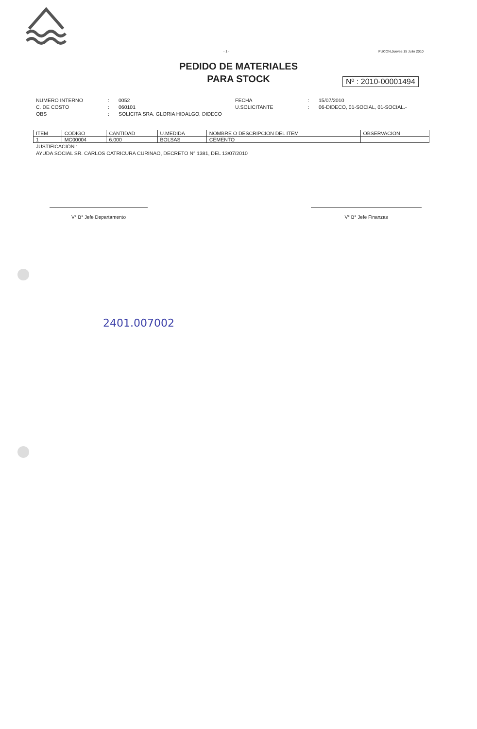- 1 - PUCON,Jueves 15 Julio 2010
PEDIDO DE MATERIALES
PARA STOCK
Nº : 2010-00001494
NUMERO INTERNO: 0052 FECHA: 15/07/2010 C. DE COSTO: 060101 U.SOLICITANTE: 06-DIDECO, 01-SOCIAL, 01-SOCIAL.- OBS: SOLICITA SRA. GLORIA HIDALGO, DIDECO
| ITEM | CODIGO | CANTIDAD | U.MEDIDA | NOMBRE O DESCRIPCION DEL ITEM | OBSERVACION |
| --- | --- | --- | --- | --- | --- |
| 1 | MC00004 | 6.000 | BOLSAS | CEMENTO | |
JUSTIFICACIÓN :
AYUDA SOCIAL SR. CARLOS CATRICURA CURINAO, DECRETO N° 1381, DEL 13/07/2010
V° B° Jefe Departamento V° B° Jefe Finanzas
2401.007002